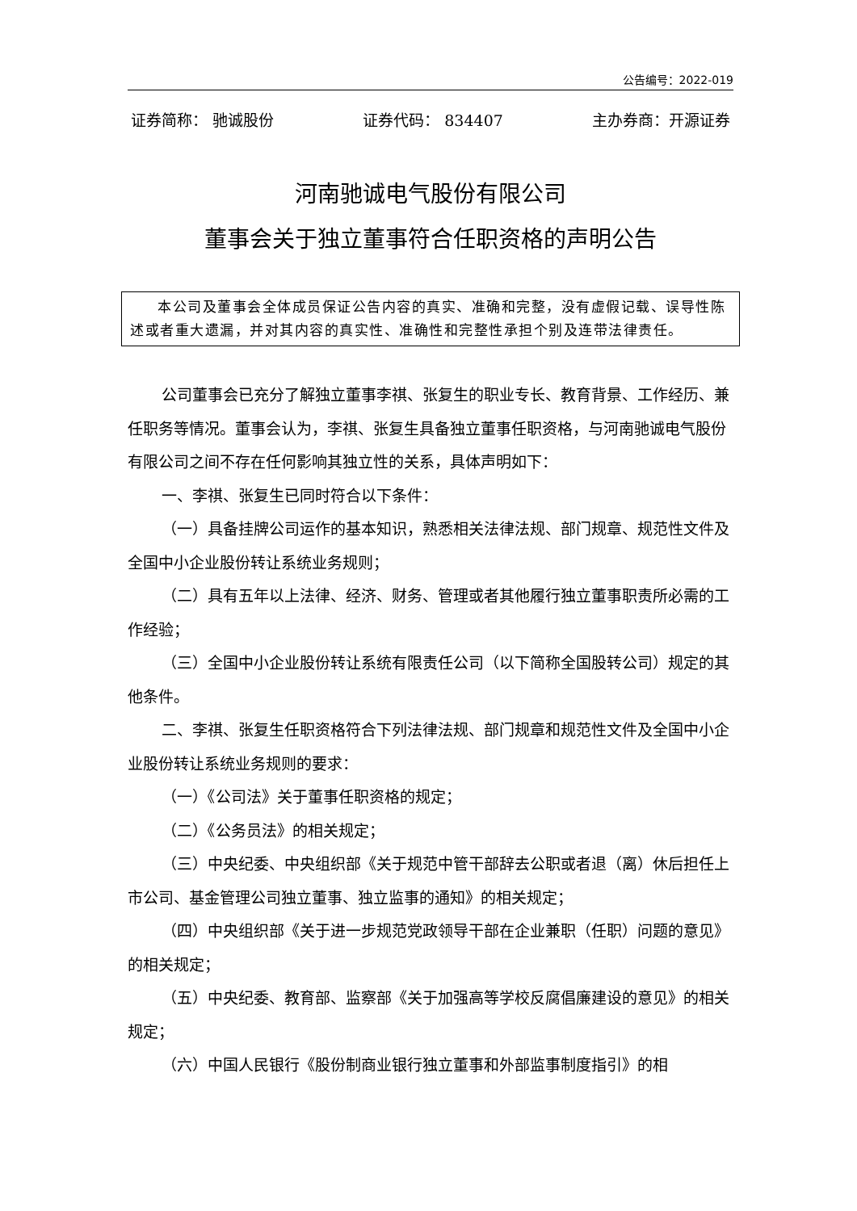公告编号：2022-019
证券简称： 驰诚股份 证券代码： 834407 主办券商：开源证券
河南驰诚电气股份有限公司
董事会关于独立董事符合任职资格的声明公告
本公司及董事会全体成员保证公告内容的真实、准确和完整，没有虚假记载、误导性陈述或者重大遗漏，并对其内容的真实性、准确性和完整性承担个别及连带法律责任。
公司董事会已充分了解独立董事李祺、张复生的职业专长、教育背景、工作经历、兼任职务等情况。董事会认为，李祺、张复生具备独立董事任职资格，与河南驰诚电气股份有限公司之间不存在任何影响其独立性的关系，具体声明如下：
一、李祺、张复生已同时符合以下条件：
（一）具备挂牌公司运作的基本知识，熟悉相关法律法规、部门规章、规范性文件及全国中小企业股份转让系统业务规则；
（二）具有五年以上法律、经济、财务、管理或者其他履行独立董事职责所必需的工作经验；
（三）全国中小企业股份转让系统有限责任公司（以下简称全国股转公司）规定的其他条件。
二、李祺、张复生任职资格符合下列法律法规、部门规章和规范性文件及全国中小企业股份转让系统业务规则的要求：
（一）《公司法》关于董事任职资格的规定；
（二）《公务员法》的相关规定；
（三）中央纪委、中央组织部《关于规范中管干部辞去公职或者退（离）休后担任上市公司、基金管理公司独立董事、独立监事的通知》的相关规定；
（四）中央组织部《关于进一步规范党政领导干部在企业兼职（任职）问题的意见》的相关规定；
（五）中央纪委、教育部、监察部《关于加强高等学校反腐倡廉建设的意见》的相关规定；
（六）中国人民银行《股份制商业银行独立董事和外部监事制度指引》的相